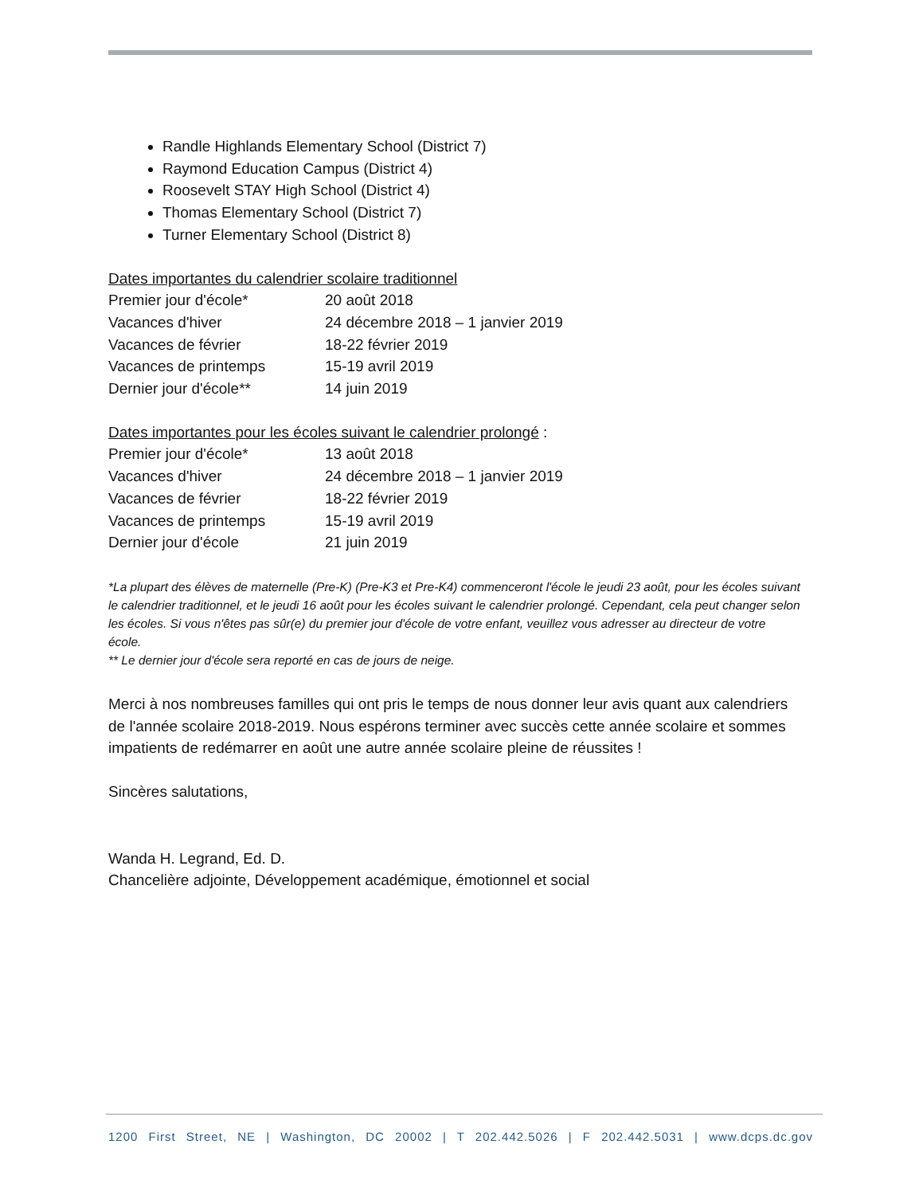Randle Highlands Elementary School (District 7)
Raymond Education Campus (District 4)
Roosevelt STAY High School (District 4)
Thomas Elementary School (District 7)
Turner Elementary School (District 8)
Dates importantes du calendrier scolaire traditionnel
| Premier jour d'école* | 20 août 2018 |
| Vacances d'hiver | 24 décembre 2018 – 1 janvier 2019 |
| Vacances de février | 18-22 février 2019 |
| Vacances de printemps | 15-19 avril 2019 |
| Dernier jour d'école** | 14 juin 2019 |
Dates importantes pour les écoles suivant le calendrier prolongé :
| Premier jour d'école* | 13 août 2018 |
| Vacances d'hiver | 24 décembre 2018 – 1 janvier 2019 |
| Vacances de février | 18-22 février 2019 |
| Vacances de printemps | 15-19 avril 2019 |
| Dernier jour d'école | 21 juin 2019 |
*La plupart des élèves de maternelle (Pre-K) (Pre-K3 et Pre-K4) commenceront l'école le jeudi 23 août, pour les écoles suivant le calendrier traditionnel, et le jeudi 16 août pour les écoles suivant le calendrier prolongé. Cependant, cela peut changer selon les écoles. Si vous n'êtes pas sûr(e) du premier jour d'école de votre enfant, veuillez vous adresser au directeur de votre école.
** Le dernier jour d'école sera reporté en cas de jours de neige.
Merci à nos nombreuses familles qui ont pris le temps de nous donner leur avis quant aux calendriers de l'année scolaire 2018-2019. Nous espérons terminer avec succès cette année scolaire et sommes impatients de redémarrer en août une autre année scolaire pleine de réussites !
Sincères salutations,
Wanda H. Legrand, Ed. D.
Chancelière adjointe, Développement académique, émotionnel et social
1200 First Street, NE | Washington, DC 20002 | T 202.442.5026 | F 202.442.5031 | www.dcps.dc.gov